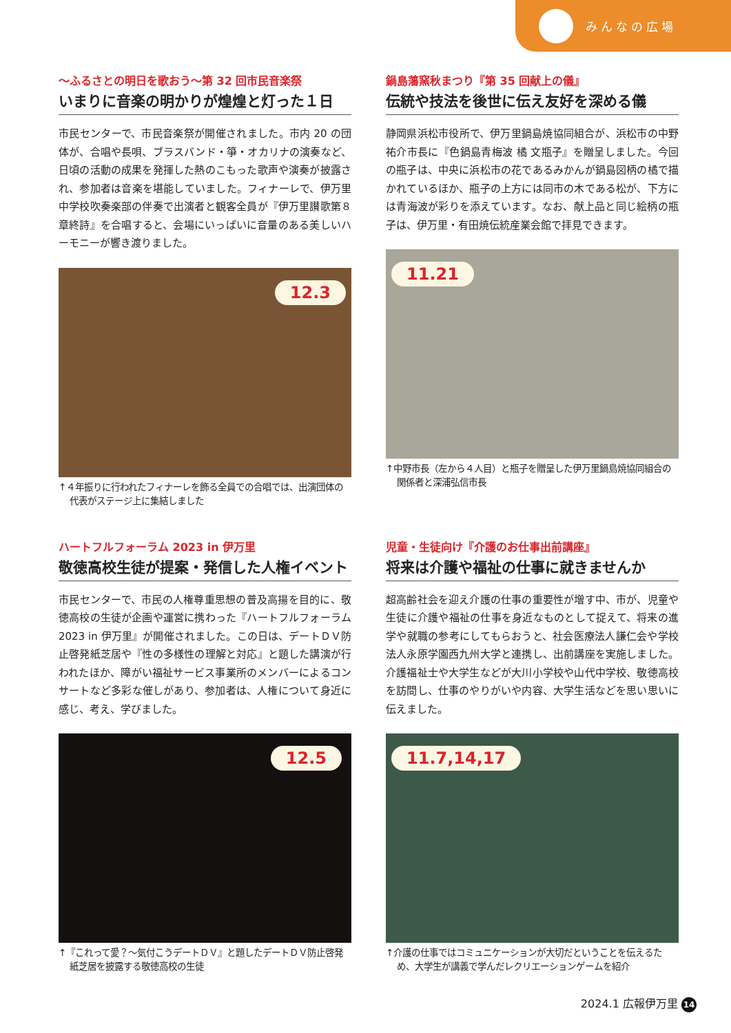みんなの広場
～ふるさとの明日を歌おう～第 32 回市民音楽祭
いまりに音楽の明かりが煌煌と灯った１日
市民センターで、市民音楽祭が開催されました。市内 20 の団体が、合唱や長唄、ブラスバンド・箏・オカリナの演奏など、日頃の活動の成果を発揮した熱のこもった歌声や演奏が披露され、参加者は音楽を堪能していました。フィナーレで、伊万里中学校吹奏楽部の伴奏で出演者と観客全員が『伊万里讃歌第８章終詩』を合唱すると、会場にいっぱいに音量のある美しいハーモニーが響き渡りました。
12.3
↑４年振りに行われたフィナーレを飾る全員での合唱では、出演団体の代表がステージ上に集結しました
鍋島藩窯秋まつり『第 35 回献上の儀』
伝統や技法を後世に伝え友好を深める儀
静岡県浜松市役所で、伊万里鍋島焼協同組合が、浜松市の中野祐介市長に『色鍋島青梅波 橘 文瓶子』を贈呈しました。今回の瓶子は、中央に浜松市の花であるみかんが鍋島図柄の橘で描かれているほか、瓶子の上方には同市の木である松が、下方には青海波が彩りを添えています。なお、献上品と同じ絵柄の瓶子は、伊万里・有田焼伝統産業会館で拝見できます。
11.21
↑中野市長（左から４人目）と瓶子を贈呈した伊万里鍋島焼協同組合の関係者と深浦弘信市長
ハートフルフォーラム 2023 in 伊万里
敬徳高校生徒が提案・発信した人権イベント
市民センターで、市民の人権尊重思想の普及高揚を目的に、敬徳高校の生徒が企画や運営に携わった『ハートフルフォーラム 2023 in 伊万里』が開催されました。この日は、デートＤＶ防止啓発紙芝居や『性の多様性の理解と対応』と題した講演が行われたほか、障がい福祉サービス事業所のメンバーによるコンサートなど多彩な催しがあり、参加者は、人権について身近に感じ、考え、学びました。
12.5
↑『これって愛？～気付こうデートＤＶ』と題したデートＤＶ防止啓発紙芝居を披露する敬徳高校の生徒
児童・生徒向け『介護のお仕事出前講座』
将来は介護や福祉の仕事に就きませんか
超高齢社会を迎え介護の仕事の重要性が増す中、市が、児童や生徒に介護や福祉の仕事を身近なものとして捉えて、将来の進学や就職の参考にしてもらおうと、社会医療法人謙仁会や学校法人永原学園西九州大学と連携し、出前講座を実施しました。介護福祉士や大学生などが大川小学校や山代中学校、敬徳高校を訪問し、仕事のやりがいや内容、大学生活などを思い思いに伝えました。
11.7,14,17
↑介護の仕事ではコミュニケーションが大切だということを伝えるため、大学生が講義で学んだレクリエーションゲームを紹介
2024.1 広報伊万里 14